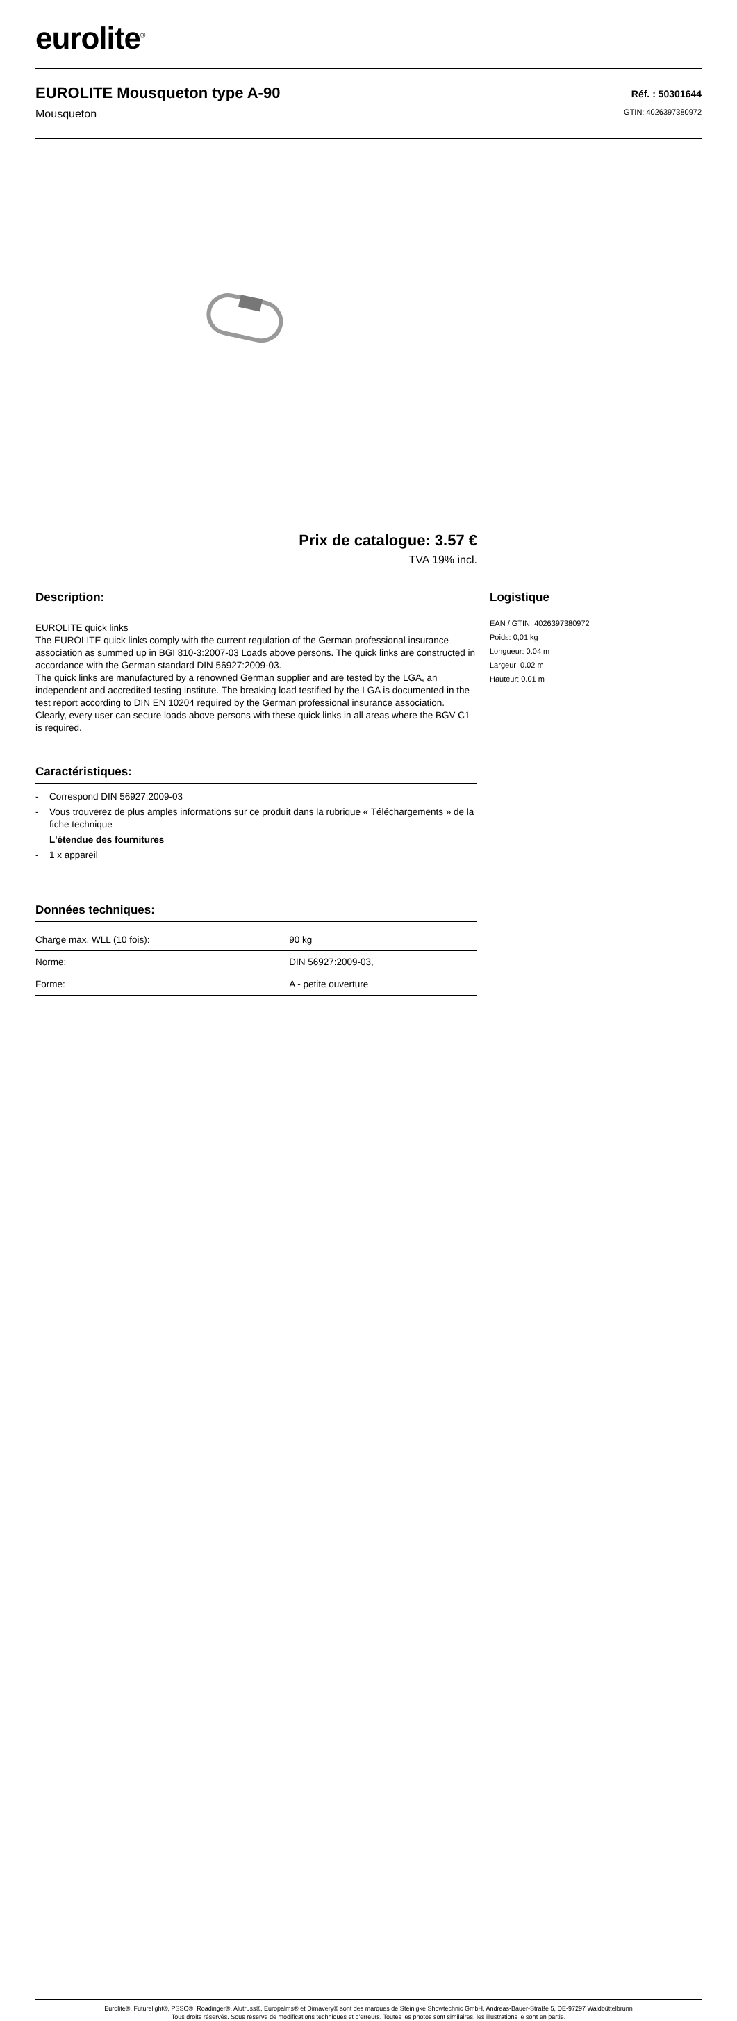eurolite<sup>®</sup>
EUROLITE Mousqueton type A-90
Mousqueton
Réf. : 50301644
GTIN: 4026397380972
Prix de catalogue: 3.57 €
TVA 19% incl.
Description:
EUROLITE quick links
The EUROLITE quick links comply with the current regulation of the German professional insurance association as summed up in BGI 810-3:2007-03 Loads above persons. The quick links are constructed in accordance with the German standard DIN 56927:2009-03.
The quick links are manufactured by a renowned German supplier and are tested by the LGA, an independent and accredited testing institute. The breaking load testified by the LGA is documented in the test report according to DIN EN 10204 required by the German professional insurance association.
Clearly, every user can secure loads above persons with these quick links in all areas where the BGV C1 is required.
Caractéristiques:
- Correspond DIN 56927:2009-03
- Vous trouverez de plus amples informations sur ce produit dans la rubrique « Téléchargements » de la fiche technique
L'étendue des fournitures
- 1 x appareil
Données techniques:
| Charge max. WLL (10 fois): | 90 kg |
| Norme: | DIN 56927:2009-03, |
| Forme: | A - petite ouverture |
Logistique
EAN / GTIN: 4026397380972
Poids: 0,01 kg
Longueur: 0.04 m
Largeur: 0.02 m
Hauteur: 0.01 m
Eurolite®, Futurelight®, PSSO®, Roadinger®, Alutruss®, Europalms® et Dimavery® sont des marques de Steinigke Showtechnic GmbH, Andreas-Bauer-Straße 5, DE-97297 Waldbüttelbrunn
Tous droits réservés. Sous réserve de modifications techniques et d'erreurs. Toutes les photos sont similaires, les illustrations le sont en partie.